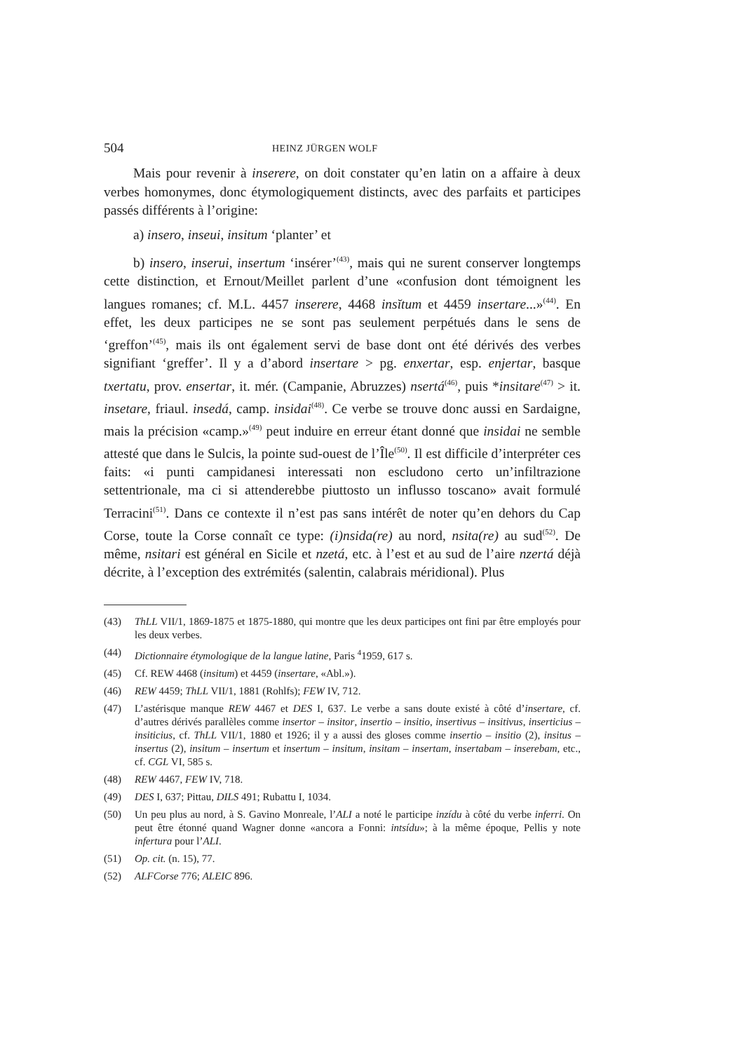504 HEINZ JÜRGEN WOLF
Mais pour revenir à inserere, on doit constater qu’en latin on a affaire à deux verbes homonymes, donc étymologiquement distincts, avec des parfaits et participes passés différents à l’origine:
a) insero, inseui, insitum ‘planter’ et
b) insero, inserui, insertum ‘insérer’<sup>(43)</sup>, mais qui ne surent conserver longtemps cette distinction, et Ernout/Meillet parlent d’une «confusion dont témoignent les langues romanes; cf. M.L. 4457 inserere, 4468 insĭtum et 4459 insertare...»<sup>(44)</sup>. En effet, les deux participes ne se sont pas seulement perpétués dans le sens de ‘greffon’<sup>(45)</sup>, mais ils ont également servi de base dont ont été dérivés des verbes signifiant ‘greffer’. Il y a d’abord insertare > pg. enxertar, esp. enjertar, basque txertatu, prov. ensertar, it. mér. (Campanie, Abruzzes) nsertá<sup>(46)</sup>, puis *insitare<sup>(47)</sup> > it. insetare, friaul. insedá, camp. insidai<sup>(48)</sup>. Ce verbe se trouve donc aussi en Sardaigne, mais la précision «camp.»<sup>(49)</sup> peut induire en erreur étant donné que insidai ne semble attesté que dans le Sulcis, la pointe sud-ouest de l’Île<sup>(50)</sup>. Il est difficile d’interpréter ces faits: «i punti campidanesi interessati non escludono certo un’infiltrazione settentrionale, ma ci si attenderebbe piuttosto un influsso toscano» avait formulé Terracini<sup>(51)</sup>. Dans ce contexte il n’est pas sans intérêt de noter qu’en dehors du Cap Corse, toute la Corse connaît ce type: (i)nsida(re) au nord, nsita(re) au sud<sup>(52)</sup>. De même, nsitari est général en Sicile et nzetá, etc. à l’est et au sud de l’aire nzertá déjà décrite, à l’exception des extrémités (salentin, calabrais méridional). Plus
(43) ThLL VII/1, 1869-1875 et 1875-1880, qui montre que les deux participes ont fini par être employés pour les deux verbes.
(44) Dictionnaire étymologique de la langue latine, Paris <sup>4</sup>1959, 617 s.
(45) Cf. REW 4468 (insitum) et 4459 (insertare, «Abl.»).
(46) REW 4459; ThLL VII/1, 1881 (Rohlfs); FEW IV, 712.
(47) L’astérisque manque REW 4467 et DES I, 637. Le verbe a sans doute existé à côté d’insertare, cf. d’autres dérivés parallèles comme insertor – insitor, insertio – insitio, insertivus – insitivus, inserticius – insiticius, cf. ThLL VII/1, 1880 et 1926; il y a aussi des gloses comme insertio – insitio (2), insitus – insertus (2), insitum – insertum et insertum – insitum, insitam – insertam, insertabam – inserebam, etc., cf. CGL VI, 585 s.
(48) REW 4467, FEW IV, 718.
(49) DES I, 637; Pittau, DILS 491; Rubattu I, 1034.
(50) Un peu plus au nord, à S. Gavino Monreale, l’ALI a noté le participe inzídu à côté du verbe inferri. On peut être étonné quand Wagner donne «ancora a Fonni: intsídu»; à la même époque, Pellis y note infertura pour l’ALI.
(51) Op. cit. (n. 15), 77.
(52) ALFCorse 776; ALEIC 896.